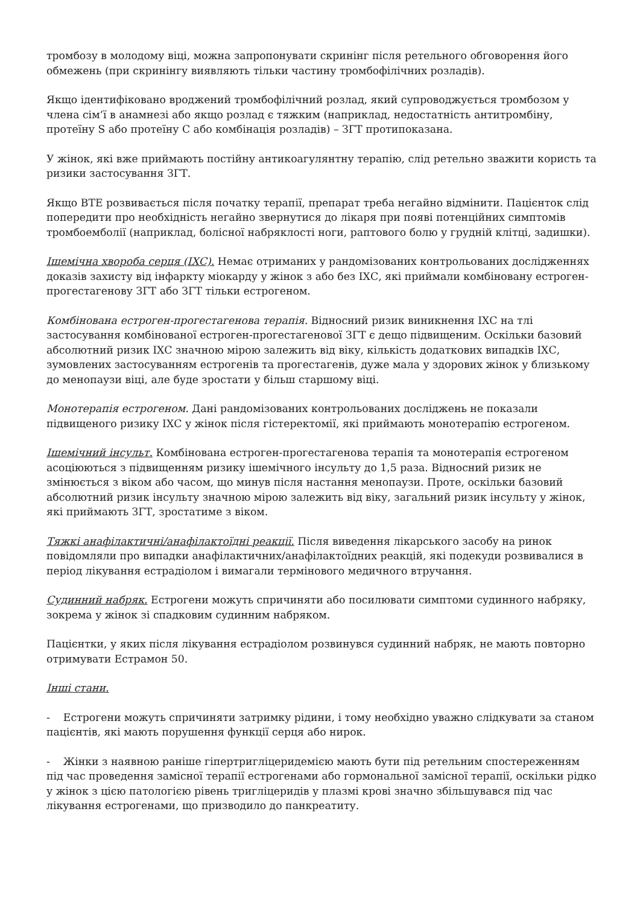тромбозу в молодому віці, можна запропонувати скринінг після ретельного обговорення його обмежень (при скринінгу виявляють тільки частину тромбофілічних розладів).
Якщо ідентифіковано вроджений тромбофілічний розлад, який супроводжується тромбозом у члена сім’ї в анамнезі або якщо розлад є тяжким (наприклад, недостатність антитромбіну, протеїну S або протеїну C або комбінація розладів) – ЗГТ протипоказана.
У жінок, які вже приймають постійну антикоагулянтну терапію, слід ретельно зважити користь та ризики застосування ЗГТ.
Якщо ВТЕ розвивається після початку терапії, препарат треба негайно відмінити. Пацієнток слід попередити про необхідність негайно звернутися до лікаря при появі потенційних симптомів тромбоемболії (наприклад, болісної набряклості ноги, раптового болю у грудній клітці, задишки).
Ішемічна хвороба серця (ІХС). Немає отриманих у рандомізованих контрольованих дослідженнях доказів захисту від інфаркту міокарду у жінок з або без ІХС, які приймали комбіновану естроген-прогестагенову ЗГТ або ЗГТ тільки естрогеном.
Комбінована естроген-прогестагенова терапія. Відносний ризик виникнення ІХС на тлі застосування комбінованої естроген-прогестагенової ЗГТ є дещо підвищеним. Оскільки базовий абсолютний ризик ІХС значною мірою залежить від віку, кількість додаткових випадків ІХС, зумовлених застосуванням естрогенів та прогестагенів, дуже мала у здорових жінок у близькому до менопаузи віці, але буде зростати у більш старшому віці.
Монотерапія естрогеном. Дані рандомізованих контрольованих досліджень не показали підвищеного ризику ІХС у жінок після гістеректомії, які приймають монотерапію естрогеном.
Ішемічний інсульт. Комбінована естроген-прогестагенова терапія та монотерапія естрогеном асоціюються з підвищенням ризику ішемічного інсульту до 1,5 раза. Відносний ризик не змінюється з віком або часом, що минув після настання менопаузи. Проте, оскільки базовий абсолютний ризик інсульту значною мірою залежить від віку, загальний ризик інсульту у жінок, які приймають ЗГТ, зростатиме з віком.
Тяжкі анафілактичні/анафілактоїдні реакції. Після виведення лікарського засобу на ринок повідомляли про випадки анафілактичних/анафілактоїдних реакцій, які подекуди розвивалися в період лікування естрадіолом і вимагали термінового медичного втручання.
Судинний набряк. Естрогени можуть спричиняти або посилювати симптоми судинного набряку, зокрема у жінок зі спадковим судинним набряком.
Пацієнтки, у яких після лікування естрадіолом розвинувся судинний набряк, не мають повторно отримувати Естрамон 50.
Інші стани.
- Естрогени можуть спричиняти затримку рідини, і тому необхідно уважно слідкувати за станом пацієнтів, які мають порушення функції серця або нирок.
- Жінки з наявною раніше гіпертригліцеридемією мають бути під ретельним спостереженням під час проведення замісної терапії естрогенами або гормональної замісної терапії, оскільки рідко у жінок з цією патологією рівень тригліцеридів у плазмі крові значно збільшувався під час лікування естрогенами, що призводило до панкреатиту.